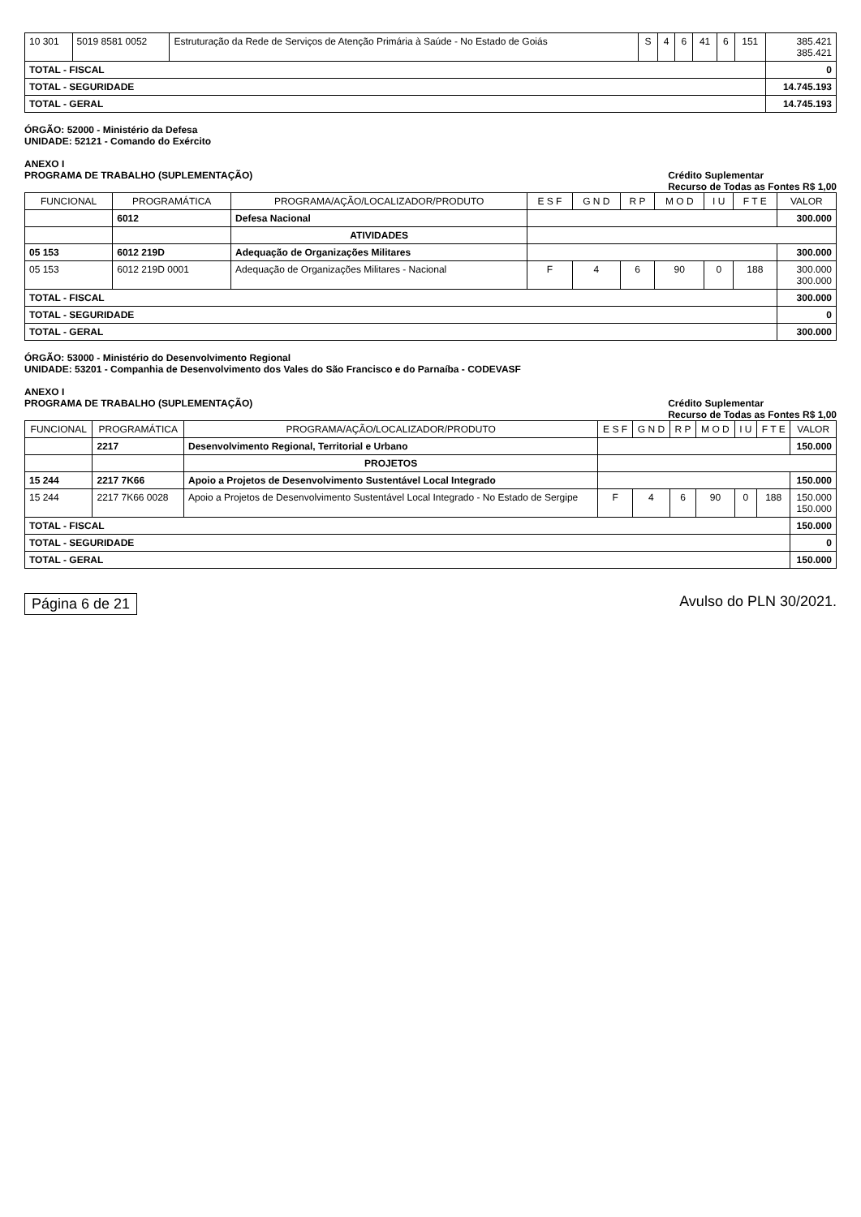| 10 301 | 5019 8581 0052 | Estruturação da Rede de Serviços de Atenção Primária à Saúde - No Estado de Goiás | S | 4 | 6 | 41 | 6 | 151 | 385.421 385.421 |
| TOTAL - FISCAL | | | | | | | | | 0 |
| TOTAL - SEGURIDADE | | | | | | | | | 14.745.193 |
| TOTAL - GERAL | | | | | | | | | 14.745.193 |
ÓRGÃO: 52000 - Ministério da Defesa
UNIDADE: 52121 - Comando do Exército
ANEXO I
PROGRAMA DE TRABALHO (SUPLEMENTAÇÃO) Crédito Suplementar
Recurso de Todas as Fontes R$ 1,00
| FUNCIONAL | PROGRAMÁTICA | PROGRAMA/AÇÃO/LOCALIZADOR/PRODUTO | E S F | G N D | R P | M O D | I U | F T E | VALOR |
| --- | --- | --- | --- | --- | --- | --- | --- | --- | --- |
| | 6012 | Defesa Nacional | | | | | | | 300.000 |
| | | ATIVIDADES | | | | | | | |
| 05 153 | 6012 219D | Adequação de Organizações Militares | | | | | | | 300.000 |
| 05 153 | 6012 219D 0001 | Adequação de Organizações Militares - Nacional | F | 4 | 6 | 90 | 0 | 188 | 300.000 300.000 |
| TOTAL - FISCAL | | | | | | | | | 300.000 |
| TOTAL - SEGURIDADE | | | | | | | | | 0 |
| TOTAL - GERAL | | | | | | | | | 300.000 |
ÓRGÃO: 53000 - Ministério do Desenvolvimento Regional
UNIDADE: 53201 - Companhia de Desenvolvimento dos Vales do São Francisco e do Parnaíba - CODEVASF
ANEXO I
PROGRAMA DE TRABALHO (SUPLEMENTAÇÃO) Crédito Suplementar
Recurso de Todas as Fontes R$ 1,00
| FUNCIONAL | PROGRAMÁTICA | PROGRAMA/AÇÃO/LOCALIZADOR/PRODUTO | E S F | G N D | R P | M O D | I U | F T E | VALOR |
| --- | --- | --- | --- | --- | --- | --- | --- | --- | --- |
| | 2217 | Desenvolvimento Regional, Territorial e Urbano | | | | | | | 150.000 |
| | | PROJETOS | | | | | | | |
| 15 244 | 2217 7K66 | Apoio a Projetos de Desenvolvimento Sustentável Local Integrado | | | | | | | 150.000 |
| 15 244 | 2217 7K66 0028 | Apoio a Projetos de Desenvolvimento Sustentável Local Integrado - No Estado de Sergipe | F | 4 | 6 | 90 | 0 | 188 | 150.000 150.000 |
| TOTAL - FISCAL | | | | | | | | | 150.000 |
| TOTAL - SEGURIDADE | | | | | | | | | 0 |
| TOTAL - GERAL | | | | | | | | | 150.000 |
Página 6 de 21 Avulso do PLN 30/2021.